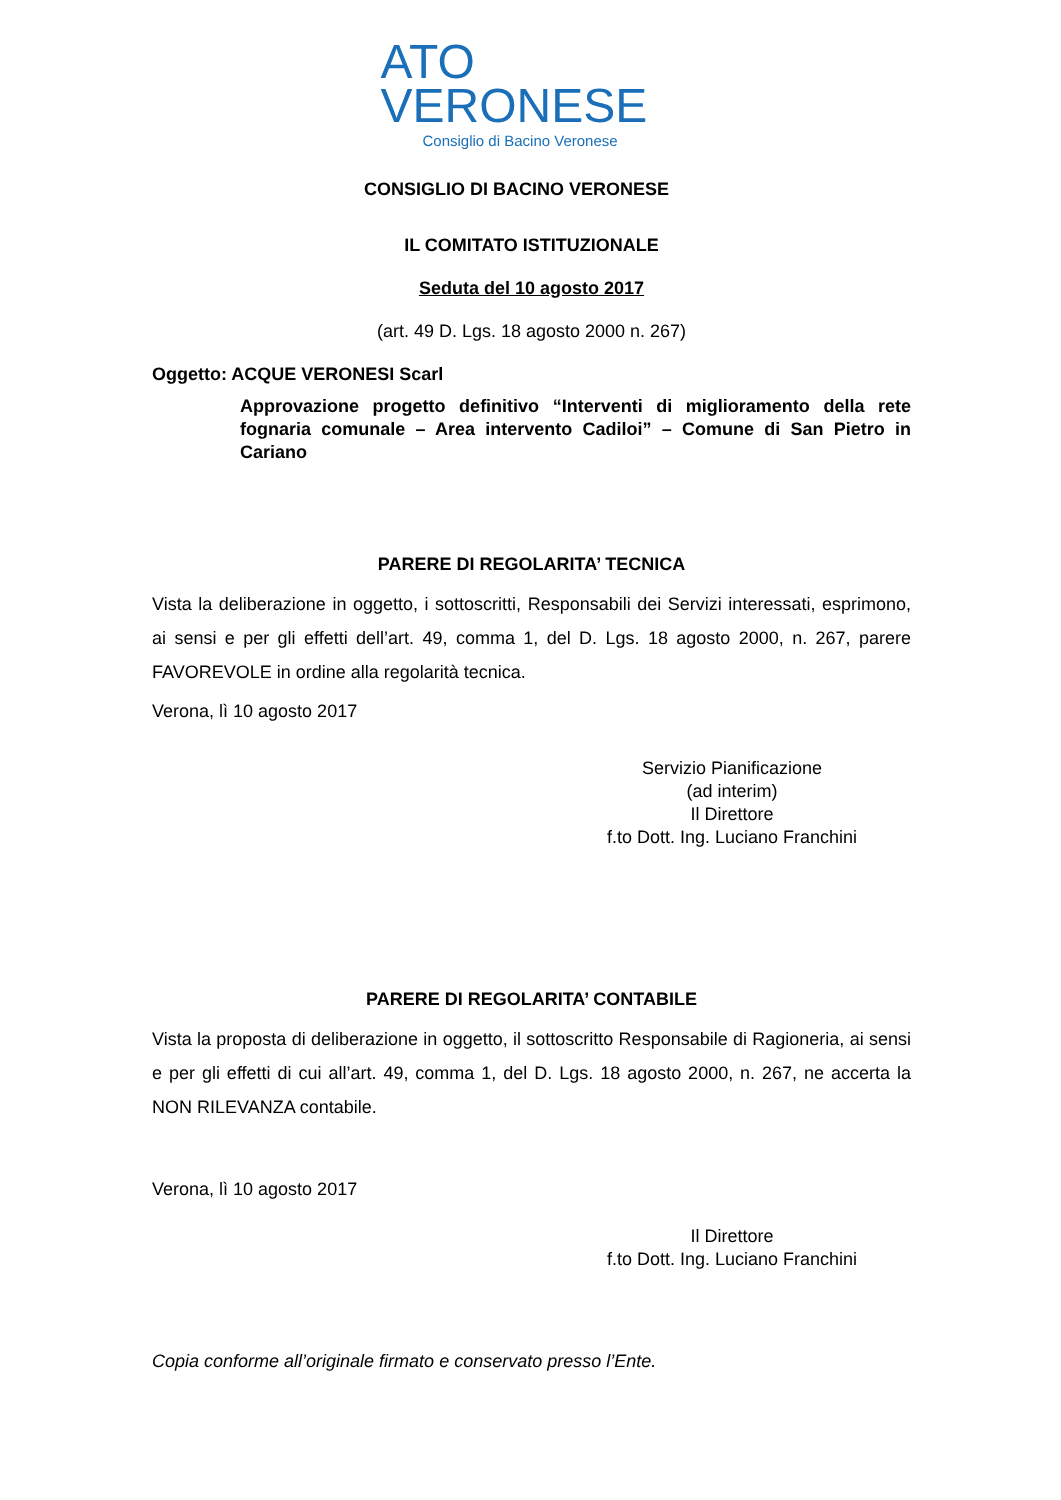ATO
VERONESE
Consiglio di Bacino Veronese
CONSIGLIO DI BACINO VERONESE
IL COMITATO ISTITUZIONALE
Seduta del 10 agosto 2017
(art. 49 D. Lgs. 18 agosto 2000 n. 267)
Oggetto: ACQUE VERONESI Scarl
Approvazione progetto definitivo “Interventi di miglioramento della rete fognaria comunale – Area intervento Cadiloi” – Comune di San Pietro in Cariano
PARERE DI REGOLARITA’ TECNICA
Vista la deliberazione in oggetto, i sottoscritti, Responsabili dei Servizi interessati, esprimono, ai sensi e per gli effetti dell’art. 49, comma 1, del D. Lgs. 18 agosto 2000, n. 267, parere FAVOREVOLE in ordine alla regolarità tecnica.
Verona, lì 10 agosto 2017
Servizio Pianificazione
(ad interim)
Il Direttore
f.to Dott. Ing. Luciano Franchini
PARERE DI REGOLARITA’ CONTABILE
Vista la proposta di deliberazione in oggetto, il sottoscritto Responsabile di Ragioneria, ai sensi e per gli effetti di cui all’art. 49, comma 1, del D. Lgs. 18 agosto 2000, n. 267, ne accerta la NON RILEVANZA contabile.
Verona, lì 10 agosto 2017
Il Direttore
f.to Dott. Ing. Luciano Franchini
Copia conforme all’originale firmato e conservato presso l’Ente.